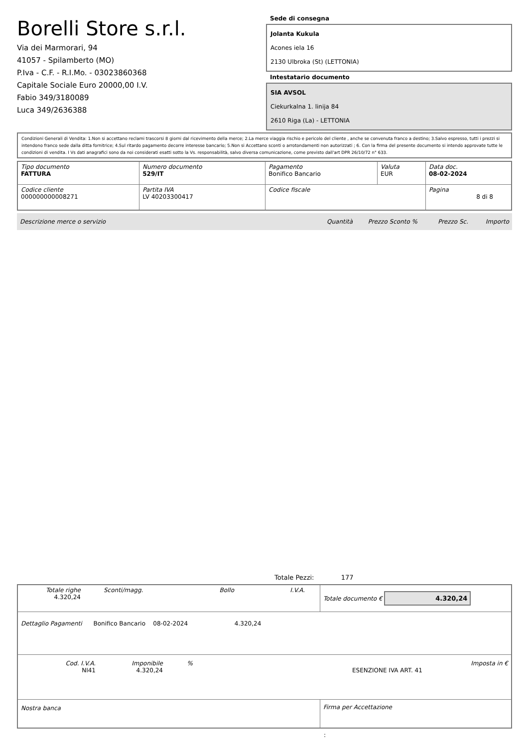Borelli Store s.r.l.
Via dei Marmorari, 94
41057 - Spilamberto (MO)
P.Iva - C.F. - R.I.Mo. - 03023860368
Capitale Sociale Euro 20000,00 I.V.
Fabio 349/3180089
Luca 349/2636388
Sede di consegna
Jolanta Kukula
Acones iela 16
2130 Ulbroka (St) (LETTONIA)
Intestatario documento
SIA AVSOL
Ciekurkalna 1. linija 84
2610 Riga (La) - LETTONIA
Condizioni Generali di Vendita: 1.Non si accettano reclami trascorsi 8 giorni dal ricevimento della merce; 2.La merce viaggia rischio e pericolo del cliente , anche se convenuta franco a destino; 3.Salvo espresso, tutti i prezzi si intendono franco sede dalla ditta fornitrice; 4.Sul ritardo pagamento decorre interesse bancario; 5.Non si Accettano sconti o arrotondamenti non autorizzati ; 6. Con la firma del presente documento si intendo approvate tutte le condizioni di vendita. I Vs dati anagrafici sono da noi considerati esatti sotto la Vs. responsabilità, salvo diversa comunicazione, come previsto dall'art DPR 26/10/72 n° 633.
| Tipo documento FATTURA | Numero documento 529/IT | Pagamento Bonifico Bancario | Valuta EUR | Data doc. 08-02-2024 |
| Codice cliente 000000000008271 | Partita IVA LV 40203300417 | Codice fiscale | | Pagina 8 di 8 |
| Descrizione merce o servizio | Quantità | Prezzo Sconto % | Prezzo Sc. | Importo |
Totale Pezzi: 177
| Totale righe 4.320,24 | Sconti/magg. | Bollo | I.V.A. | Totale documento € 4.320,24 |
| Dettaglio Pagamenti Bonifico Bancario 08-02-2024 4.320,24 | | | | |
| Cod. I.V.A. NI41 Imponibile 4.320,24 % ESENZIONE IVA ART. 41 Imposta in € | | | | |
| Nostra banca | | | | Firma per Accettazione |
: